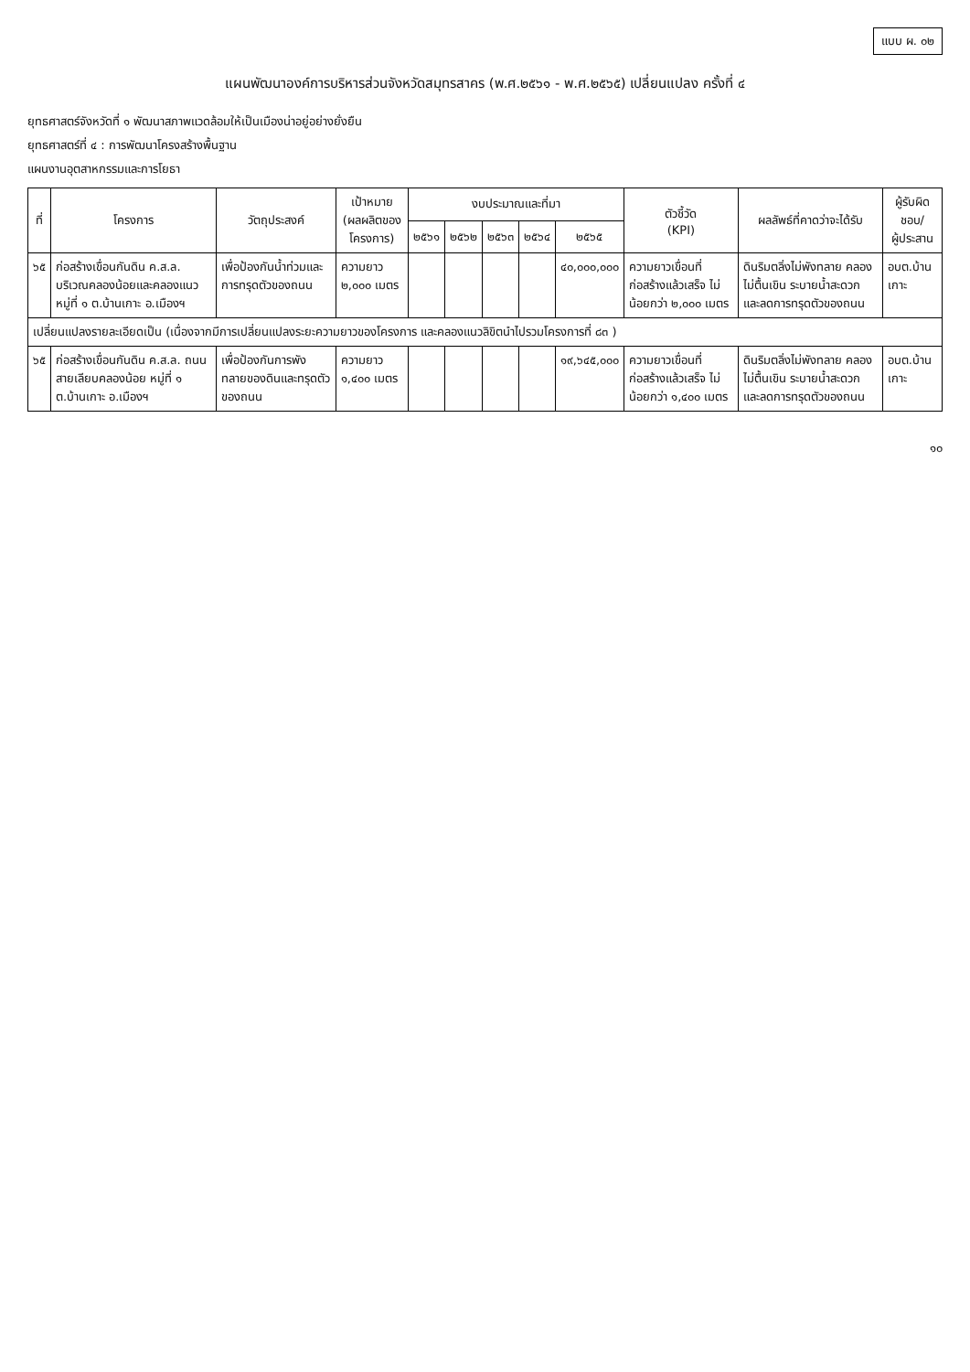แบบ ผ. ๐๒
แผนพัฒนาองค์การบริหารส่วนจังหวัดสมุทรสาคร (พ.ศ.๒๕๖๑ - พ.ศ.๒๕๖๕) เปลี่ยนแปลง ครั้งที่ ๔
ยุทธศาสตร์จังหวัดที่ ๑ พัฒนาสภาพแวดล้อมให้เป็นเมืองน่าอยู่อย่างยั่งยืน
ยุทธศาสตร์ที่ ๔ : การพัฒนาโครงสร้างพื้นฐาน
แผนงานอุตสาหกรรมและการโยธา
| ที่ | โครงการ | วัตถุประสงค์ | เป้าหมาย (ผลผลิตของโครงการ) | งบประมาณและที่มา | | | | | ตัวชี้วัด (KPI) | ผลลัพธ์ที่คาดว่าจะได้รับ | ผู้รับผิดชอบ/ ผู้ประสาน |
| --- | --- | --- | --- | --- | --- | --- | --- | --- | --- | --- | --- |
| | | | | ๒๕๖๑ | ๒๕๖๒ | ๒๕๖๓ | ๒๕๖๔ | ๒๕๖๕ | | | |
| ๖๕ | ก่อสร้างเขื่อนกันดิน ค.ส.ล. บริเวณคลองน้อยและคลองแนว หมู่ที่ ๑ ต.บ้านเกาะ อ.เมืองฯ | เพื่อป้องกันน้ำท่วมและการทรุดตัวของถนน | ความยาว ๒,๐๐๐ เมตร | | | | | ๔๐,๐๐๐,๐๐๐ | ความยาวเขื่อนที่ก่อสร้างแล้วเสร็จ ไม่น้อยกว่า ๒,๐๐๐ เมตร | ดินริมตลิ่งไม่พังทลาย คลองไม่ตื้นเขิน ระบายน้ำสะดวก และลดการทรุดตัวของถนน | อบต.บ้านเกาะ |
| เปลี่ยนแปลงรายละเอียดเป็น (เนื่องจากมีการเปลี่ยนแปลงระยะความยาวของโครงการ และคลองแนวลิขิตนำไปรวมโครงการที่ ๘๓ ) | | | | | | | | | | | |
| ๖๕ | ก่อสร้างเขื่อนกันดิน ค.ส.ล. ถนนสายเลียบคลองน้อย หมู่ที่ ๑ ต.บ้านเกาะ อ.เมืองฯ | เพื่อป้องกันการพังทลายของดินและทรุดตัวของถนน | ความยาว ๑,๔๐๐ เมตร | | | | | ๑๙,๖๔๕,๐๐๐ | ความยาวเขื่อนที่ก่อสร้างแล้วเสร็จ ไม่น้อยกว่า ๑,๔๐๐ เมตร | ดินริมตลิ่งไม่พังทลาย คลองไม่ตื้นเขิน ระบายน้ำสะดวก และลดการทรุดตัวของถนน | อบต.บ้านเกาะ |
๑๐